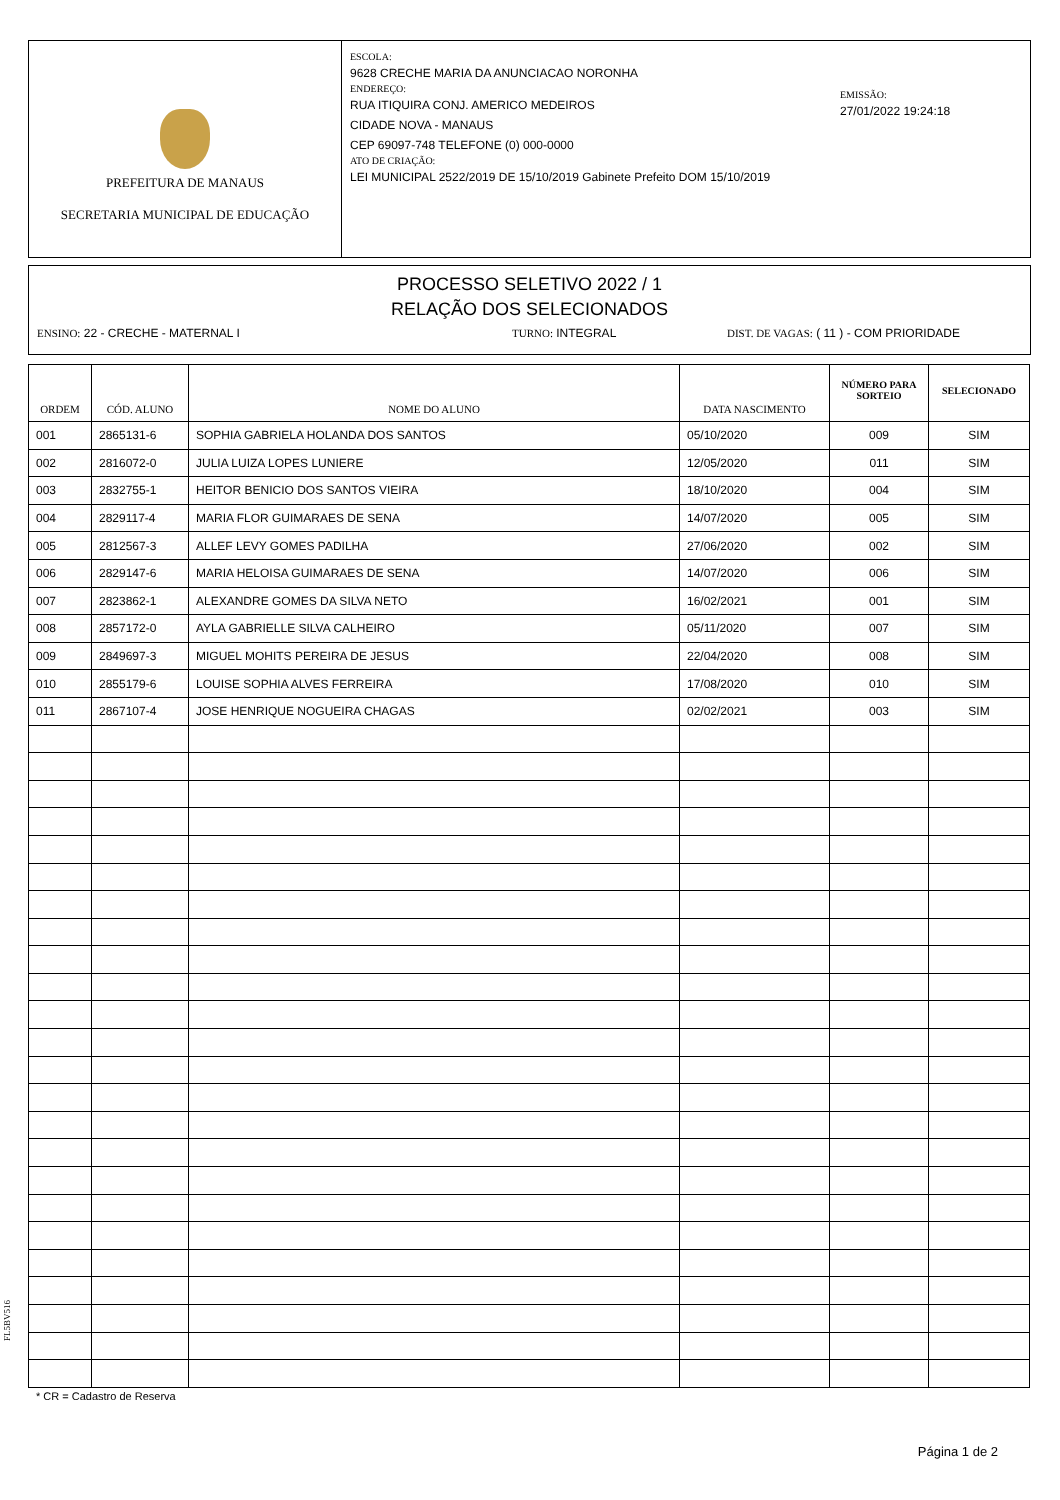PREFEITURA DE MANAUS
SECRETARIA MUNICIPAL DE EDUCAÇÃO
ESCOLA:
9628 CRECHE MARIA DA ANUNCIACAO NORONHA
ENDEREÇO:
RUA ITIQUIRA CONJ. AMERICO MEDEIROS
CIDADE NOVA - MANAUS
CEP 69097-748 TELEFONE (0) 000-0000
ATO DE CRIAÇÃO:
LEI MUNICIPAL 2522/2019 DE 15/10/2019 Gabinete Prefeito DOM 15/10/2019
EMISSÃO:
27/01/2022 19:24:18
PROCESSO SELETIVO 2022 / 1
RELAÇÃO DOS SELECIONADOS
ENSINO: 22 - CRECHE - MATERNAL I TURNO: INTEGRAL DIST. DE VAGAS: ( 11 ) - COM PRIORIDADE
| ORDEM | CÓD. ALUNO | NOME DO ALUNO | DATA NASCIMENTO | NÚMERO PARA SORTEIO | SELECIONADO |
| --- | --- | --- | --- | --- | --- |
| 001 | 2865131-6 | SOPHIA GABRIELA HOLANDA DOS SANTOS | 05/10/2020 | 009 | SIM |
| 002 | 2816072-0 | JULIA LUIZA LOPES LUNIERE | 12/05/2020 | 011 | SIM |
| 003 | 2832755-1 | HEITOR BENICIO DOS SANTOS VIEIRA | 18/10/2020 | 004 | SIM |
| 004 | 2829117-4 | MARIA FLOR GUIMARAES DE SENA | 14/07/2020 | 005 | SIM |
| 005 | 2812567-3 | ALLEF LEVY GOMES PADILHA | 27/06/2020 | 002 | SIM |
| 006 | 2829147-6 | MARIA HELOISA GUIMARAES DE SENA | 14/07/2020 | 006 | SIM |
| 007 | 2823862-1 | ALEXANDRE GOMES DA SILVA NETO | 16/02/2021 | 001 | SIM |
| 008 | 2857172-0 | AYLA GABRIELLE SILVA CALHEIRO | 05/11/2020 | 007 | SIM |
| 009 | 2849697-3 | MIGUEL MOHITS PEREIRA DE JESUS | 22/04/2020 | 008 | SIM |
| 010 | 2855179-6 | LOUISE SOPHIA ALVES FERREIRA | 17/08/2020 | 010 | SIM |
| 011 | 2867107-4 | JOSE HENRIQUE NOGUEIRA CHAGAS | 02/02/2021 | 003 | SIM |
FL5BV516
* CR = Cadastro de Reserva
Página 1 de 2